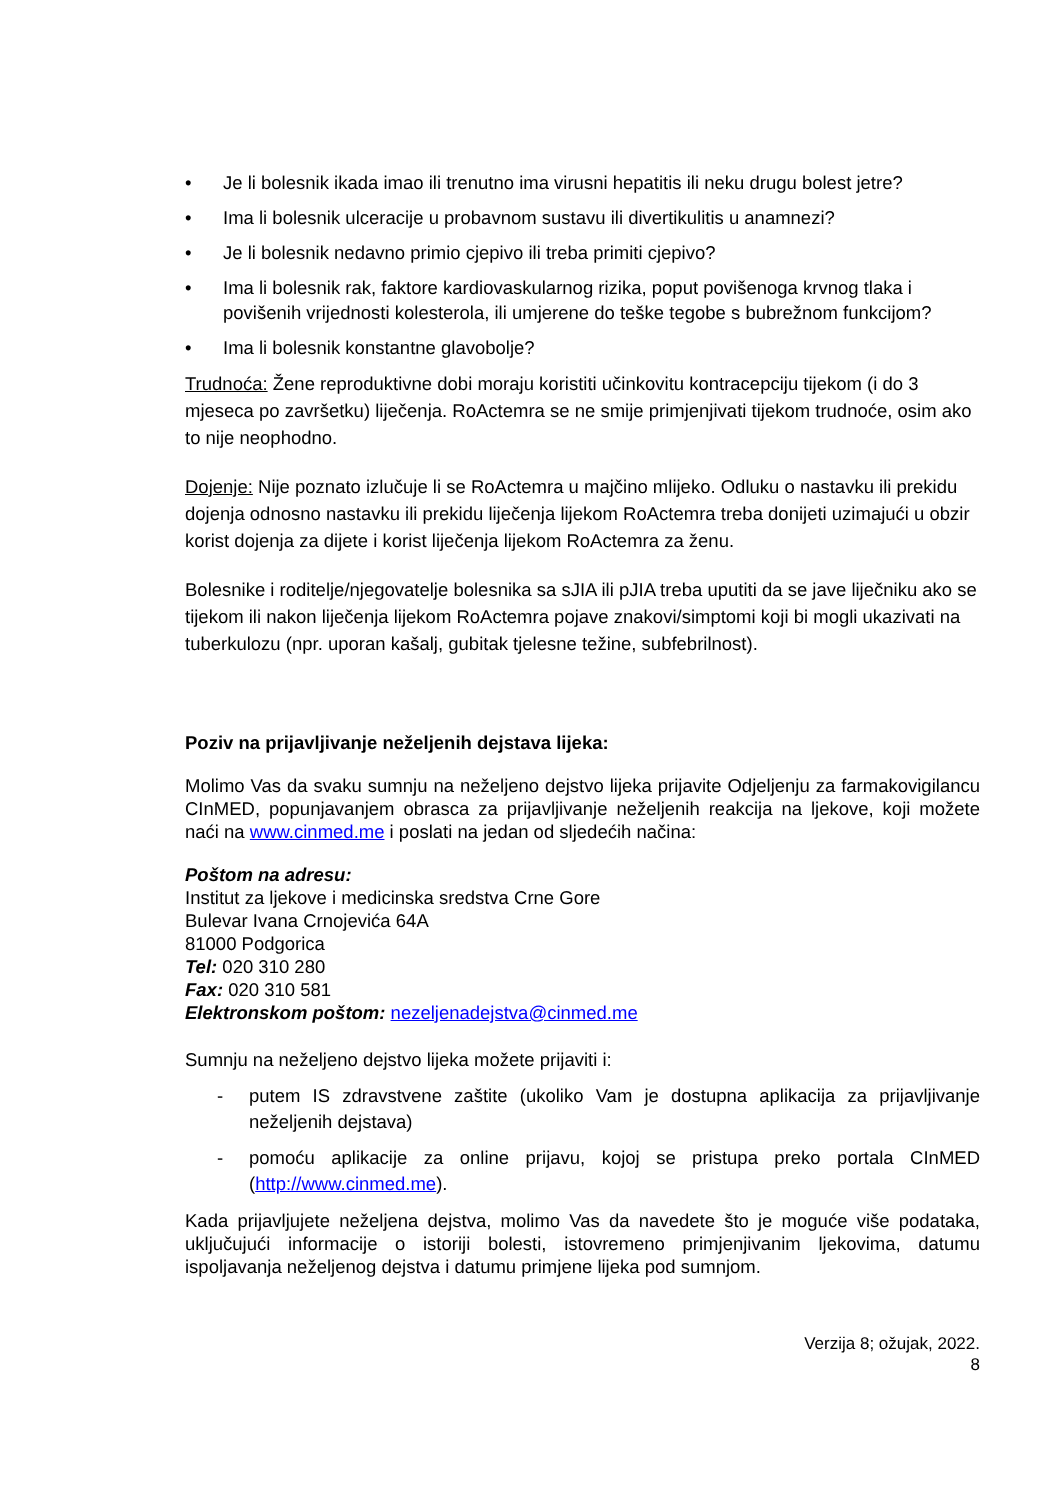• Je li bolesnik ikada imao ili trenutno ima virusni hepatitis ili neku drugu bolest jetre?
• Ima li bolesnik ulceracije u probavnom sustavu ili divertikulitis u anamnezi?
• Je li bolesnik nedavno primio cjepivo ili treba primiti cjepivo?
• Ima li bolesnik rak, faktore kardiovaskularnog rizika, poput povišenoga krvnog tlaka i povišenih vrijednosti kolesterola, ili umjerene do teške tegobe s bubrežnom funkcijom?
• Ima li bolesnik konstantne glavobolje?
Trudnoća: Žene reproduktivne dobi moraju koristiti učinkovitu kontracepciju tijekom (i do 3 mjeseca po završetku) liječenja. RoActemra se ne smije primjenjivati tijekom trudnoće, osim ako to nije neophodno.
Dojenje: Nije poznato izlučuje li se RoActemra u majčino mlijeko. Odluku o nastavku ili prekidu dojenja odnosno nastavku ili prekidu liječenja lijekom RoActemra treba donijeti uzimajući u obzir korist dojenja za dijete i korist liječenja lijekom RoActemra za ženu.
Bolesnike i roditelje/njegovatelje bolesnika sa sJIA ili pJIA treba uputiti da se jave liječniku ako se tijekom ili nakon liječenja lijekom RoActemra pojave znakovi/simptomi koji bi mogli ukazivati na tuberkulozu (npr. uporan kašalj, gubitak tjelesne težine, subfebrilnost).
Poziv na prijavljivanje neželjenih dejstava lijeka:
Molimo Vas da svaku sumnju na neželjeno dejstvo lijeka prijavite Odjeljenju za farmakovigilancu CInMED, popunjavanjem obrasca za prijavljivanje neželjenih reakcija na ljekove, koji možete naći na www.cinmed.me i poslati na jedan od sljedećih načina:
Poštom na adresu:
Institut za ljekove i medicinska sredstva Crne Gore
Bulevar Ivana Crnojevića 64A
81000 Podgorica
Tel: 020 310 280
Fax: 020 310 581
Elektronskom poštom: nezeljenadejstva@cinmed.me
Sumnju na neželjeno dejstvo lijeka možete prijaviti i:
- putem IS zdravstvene zaštite (ukoliko Vam je dostupna aplikacija za prijavljivanje neželjenih dejstava)
- pomoću aplikacije za online prijavu, kojoj se pristupa preko portala CInMED (http://www.cinmed.me).
Kada prijavljujete neželjena dejstva, molimo Vas da navedete što je moguće više podataka, uključujući informacije o istoriji bolesti, istovremeno primjenjivanim ljekovima, datumu ispoljavanja neželjenog dejstva i datumu primjene lijeka pod sumnjom.
Verzija 8; ožujak, 2022.
8